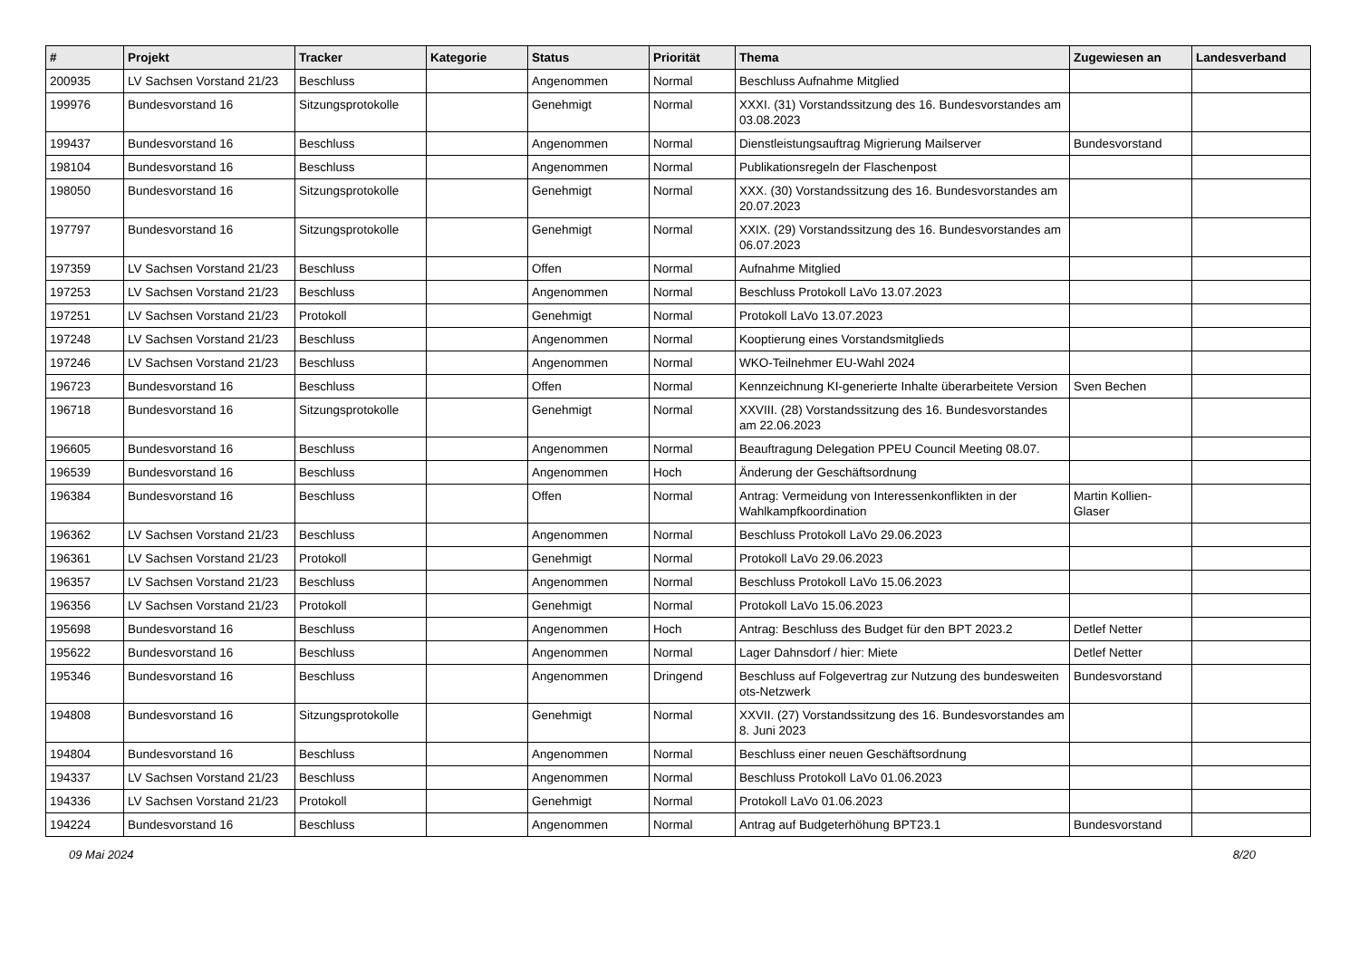| # | Projekt | Tracker | Kategorie | Status | Priorität | Thema | Zugewiesen an | Landesverband |
| --- | --- | --- | --- | --- | --- | --- | --- | --- |
| 200935 | LV Sachsen Vorstand 21/23 | Beschluss | | Angenommen | Normal | Beschluss Aufnahme Mitglied | | |
| 199976 | Bundesvorstand 16 | Sitzungsprotokolle | | Genehmigt | Normal | XXXI. (31) Vorstandssitzung des 16. Bundesvorstandes am 03.08.2023 | | |
| 199437 | Bundesvorstand 16 | Beschluss | | Angenommen | Normal | Dienstleistungsauftrag Migrierung Mailserver | Bundesvorstand | |
| 198104 | Bundesvorstand 16 | Beschluss | | Angenommen | Normal | Publikationsregeln der Flaschenpost | | |
| 198050 | Bundesvorstand 16 | Sitzungsprotokolle | | Genehmigt | Normal | XXX. (30) Vorstandssitzung des 16. Bundesvorstandes am 20.07.2023 | | |
| 197797 | Bundesvorstand 16 | Sitzungsprotokolle | | Genehmigt | Normal | XXIX. (29) Vorstandssitzung des 16. Bundesvorstandes am 06.07.2023 | | |
| 197359 | LV Sachsen Vorstand 21/23 | Beschluss | | Offen | Normal | Aufnahme Mitglied | | |
| 197253 | LV Sachsen Vorstand 21/23 | Beschluss | | Angenommen | Normal | Beschluss Protokoll LaVo 13.07.2023 | | |
| 197251 | LV Sachsen Vorstand 21/23 | Protokoll | | Genehmigt | Normal | Protokoll LaVo 13.07.2023 | | |
| 197248 | LV Sachsen Vorstand 21/23 | Beschluss | | Angenommen | Normal | Kooptierung eines Vorstandsmitglieds | | |
| 197246 | LV Sachsen Vorstand 21/23 | Beschluss | | Angenommen | Normal | WKO-Teilnehmer EU-Wahl 2024 | | |
| 196723 | Bundesvorstand 16 | Beschluss | | Offen | Normal | Kennzeichnung KI-generierte Inhalte überarbeitete Version | Sven Bechen | |
| 196718 | Bundesvorstand 16 | Sitzungsprotokolle | | Genehmigt | Normal | XXVIII. (28) Vorstandssitzung des 16. Bundesvorstandes am 22.06.2023 | | |
| 196605 | Bundesvorstand 16 | Beschluss | | Angenommen | Normal | Beauftragung Delegation PPEU Council Meeting 08.07. | | |
| 196539 | Bundesvorstand 16 | Beschluss | | Angenommen | Hoch | Änderung der Geschäftsordnung | | |
| 196384 | Bundesvorstand 16 | Beschluss | | Offen | Normal | Antrag: Vermeidung von Interessenkonflikten in der Wahlkampfkoordination | Martin Kollien-Glaser | |
| 196362 | LV Sachsen Vorstand 21/23 | Beschluss | | Angenommen | Normal | Beschluss Protokoll LaVo 29.06.2023 | | |
| 196361 | LV Sachsen Vorstand 21/23 | Protokoll | | Genehmigt | Normal | Protokoll LaVo 29.06.2023 | | |
| 196357 | LV Sachsen Vorstand 21/23 | Beschluss | | Angenommen | Normal | Beschluss Protokoll LaVo 15.06.2023 | | |
| 196356 | LV Sachsen Vorstand 21/23 | Protokoll | | Genehmigt | Normal | Protokoll LaVo 15.06.2023 | | |
| 195698 | Bundesvorstand 16 | Beschluss | | Angenommen | Hoch | Antrag: Beschluss des Budget für den BPT 2023.2 | Detlef Netter | |
| 195622 | Bundesvorstand 16 | Beschluss | | Angenommen | Normal | Lager Dahnsdorf / hier: Miete | Detlef Netter | |
| 195346 | Bundesvorstand 16 | Beschluss | | Angenommen | Dringend | Beschluss auf Folgevertrag zur Nutzung des bundesweiten ots-Netzwerk | Bundesvorstand | |
| 194808 | Bundesvorstand 16 | Sitzungsprotokolle | | Genehmigt | Normal | XXVII. (27) Vorstandssitzung des 16. Bundesvorstandes am 8. Juni 2023 | | |
| 194804 | Bundesvorstand 16 | Beschluss | | Angenommen | Normal | Beschluss einer neuen Geschäftsordnung | | |
| 194337 | LV Sachsen Vorstand 21/23 | Beschluss | | Angenommen | Normal | Beschluss Protokoll LaVo 01.06.2023 | | |
| 194336 | LV Sachsen Vorstand 21/23 | Protokoll | | Genehmigt | Normal | Protokoll LaVo 01.06.2023 | | |
| 194224 | Bundesvorstand 16 | Beschluss | | Angenommen | Normal | Antrag auf Budgeterhöhung BPT23.1 | Bundesvorstand | |
09 Mai 2024 8/20